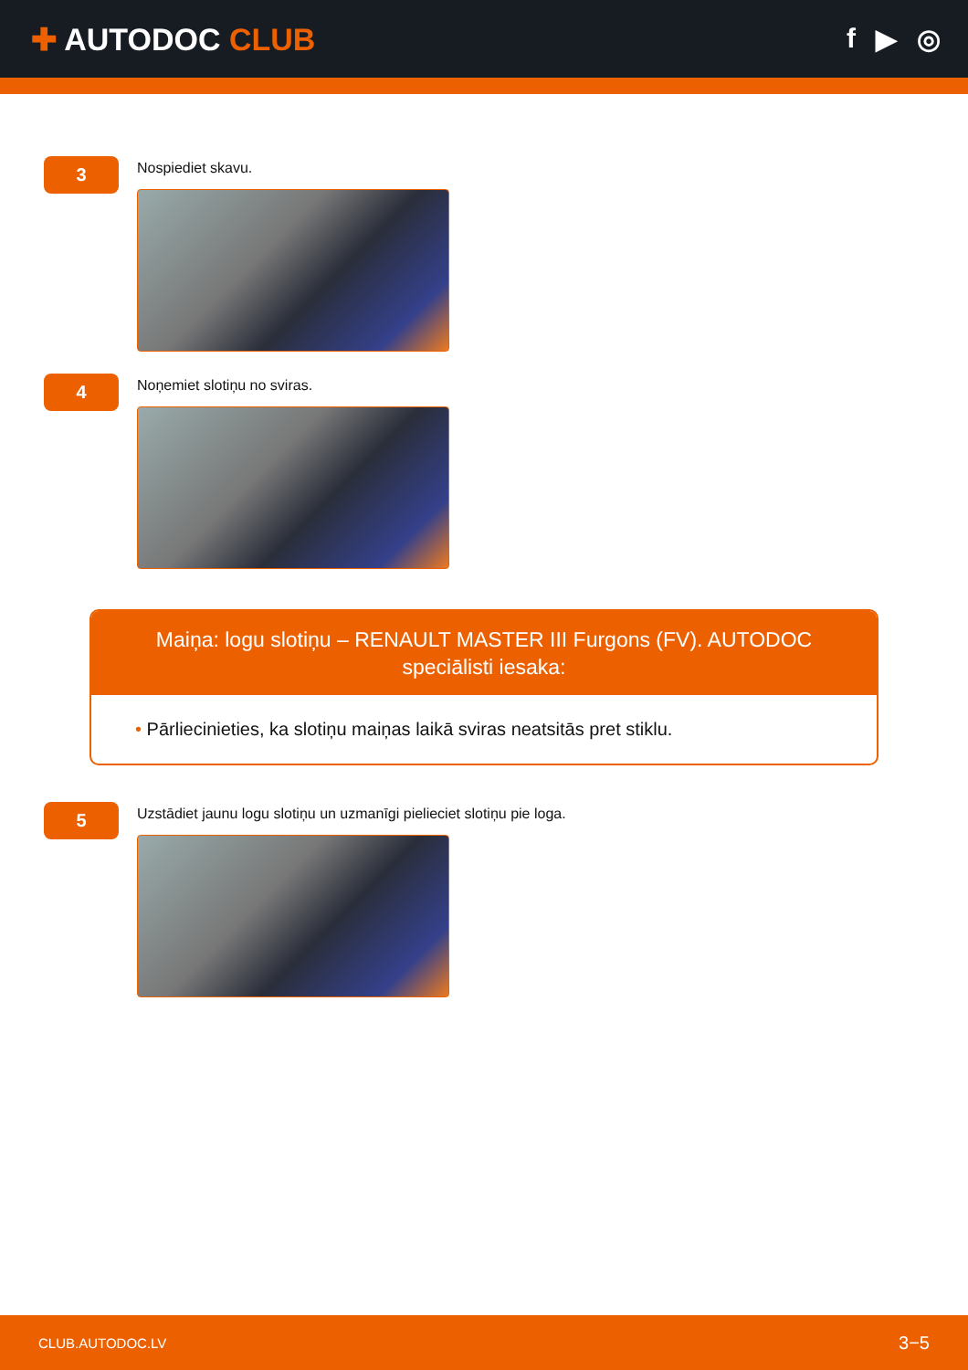✚ AUTODOC CLUB
f ▶ ◎
3
Nospiediet skavu.
4
Noņemiet slotiņu no sviras.
Maiņa: logu slotiņu – RENAULT MASTER III Furgons (FV). AUTODOC speciālisti iesaka:
• Pārliecinieties, ka slotiņu maiņas laikā sviras neatsitās pret stiklu.
5
Uzstādiet jaunu logu slotiņu un uzmanīgi pielieciet slotiņu pie loga.
CLUB.AUTODOC.LV
3−5